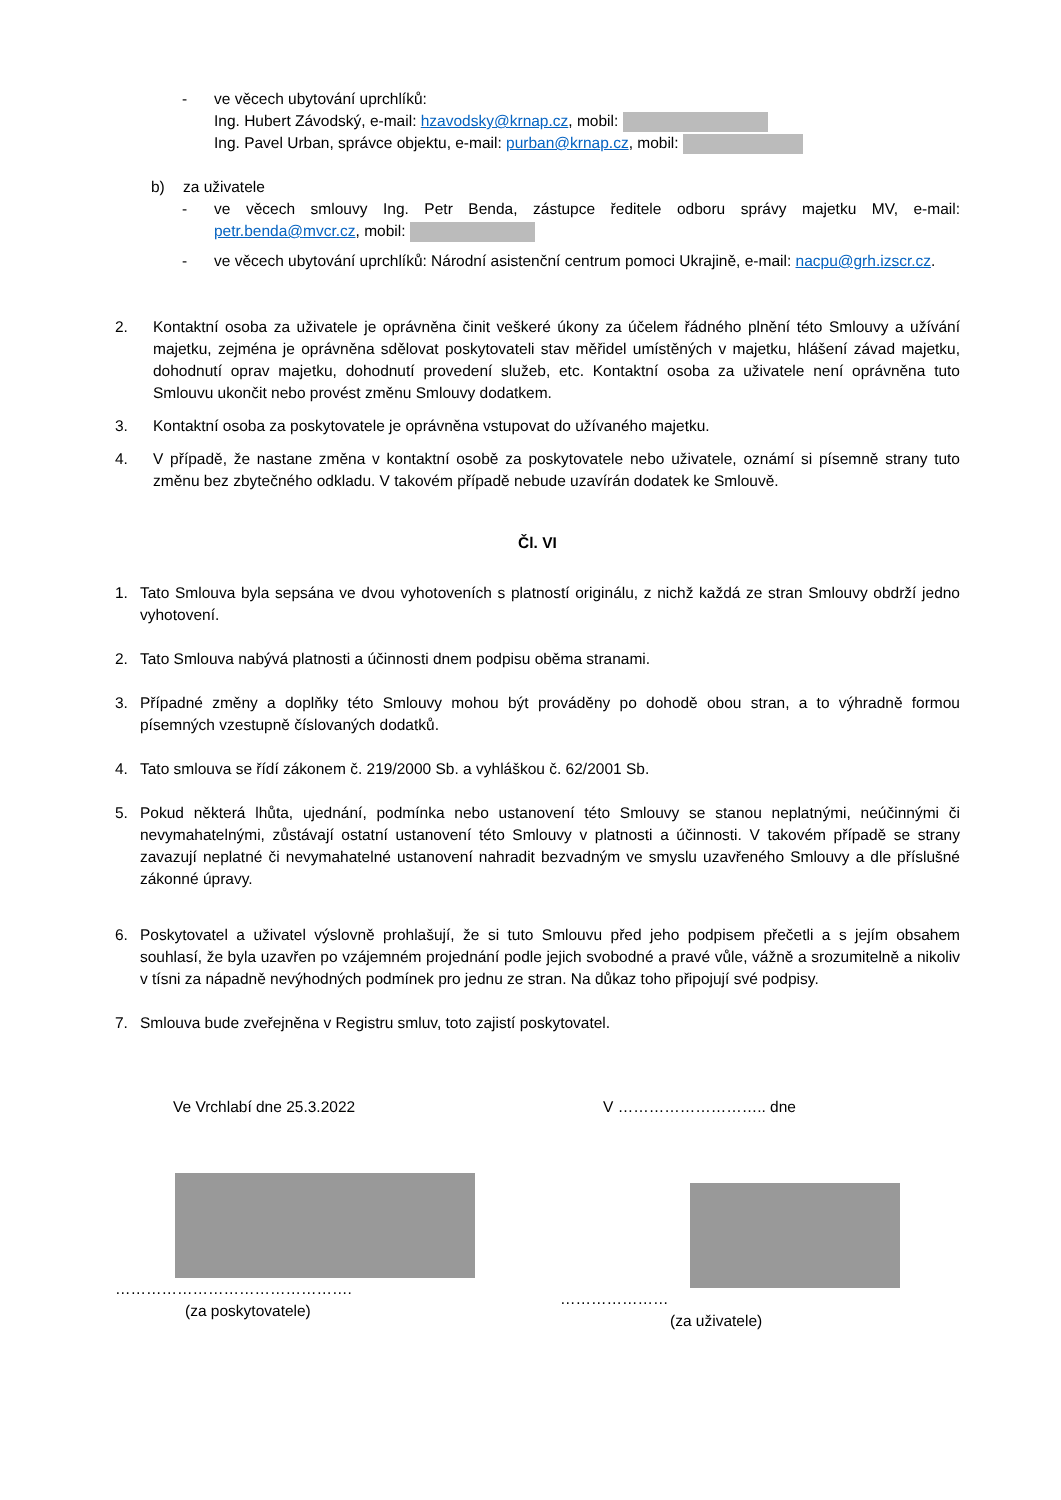- ve věcech ubytování uprchlíků:
Ing. Hubert Závodský, e-mail: hzavodsky@krnap.cz, mobil:
Ing. Pavel Urban, správce objektu, e-mail: purban@krnap.cz, mobil:
b) za uživatele
- ve věcech smlouvy Ing. Petr Benda, zástupce ředitele odboru správy majetku MV, e-mail: petr.benda@mvcr.cz, mobil:
- ve věcech ubytování uprchlíků: Národní asistenční centrum pomoci Ukrajině, e-mail: nacpu@grh.izscr.cz.
2. Kontaktní osoba za uživatele je oprávněna činit veškeré úkony za účelem řádného plnění této Smlouvy a užívání majetku, zejména je oprávněna sdělovat poskytovateli stav měřidel umístěných v majetku, hlášení závad majetku, dohodnutí oprav majetku, dohodnutí provedení služeb, etc. Kontaktní osoba za uživatele není oprávněna tuto Smlouvu ukončit nebo provést změnu Smlouvy dodatkem.
3. Kontaktní osoba za poskytovatele je oprávněna vstupovat do užívaného majetku.
4. V případě, že nastane změna v kontaktní osobě za poskytovatele nebo uživatele, oznámí si písemně strany tuto změnu bez zbytečného odkladu. V takovém případě nebude uzavírán dodatek ke Smlouvě.
Čl. VI
1. Tato Smlouva byla sepsána ve dvou vyhotoveních s platností originálu, z nichž každá ze stran Smlouvy obdrží jedno vyhotovení.
2. Tato Smlouva nabývá platnosti a účinnosti dnem podpisu oběma stranami.
3. Případné změny a doplňky této Smlouvy mohou být prováděny po dohodě obou stran, a to výhradně formou písemných vzestupně číslovaných dodatků.
4. Tato smlouva se řídí zákonem č. 219/2000 Sb. a vyhláškou č. 62/2001 Sb.
5. Pokud některá lhůta, ujednání, podmínka nebo ustanovení této Smlouvy se stanou neplatnými, neúčinnými či nevymahatelnými, zůstávají ostatní ustanovení této Smlouvy v platnosti a účinnosti. V takovém případě se strany zavazují neplatné či nevymahatelné ustanovení nahradit bezvadným ve smyslu uzavřeného Smlouvy a dle příslušné zákonné úpravy.
6. Poskytovatel a uživatel výslovně prohlašují, že si tuto Smlouvu před jeho podpisem přečetli a s jejím obsahem souhlasí, že byla uzavřen po vzájemném projednání podle jejich svobodné a pravé vůle, vážně a srozumitelně a nikoliv v tísni za nápadně nevýhodných podmínek pro jednu ze stran. Na důkaz toho připojují své podpisy.
7. Smlouva bude zveřejněna v Registru smluv, toto zajistí poskytovatel.
Ve Vrchlabí dne 25.3.2022 V ……………………….. dne
……………………………………….
(za poskytovatele)
…………………
(za uživatele)